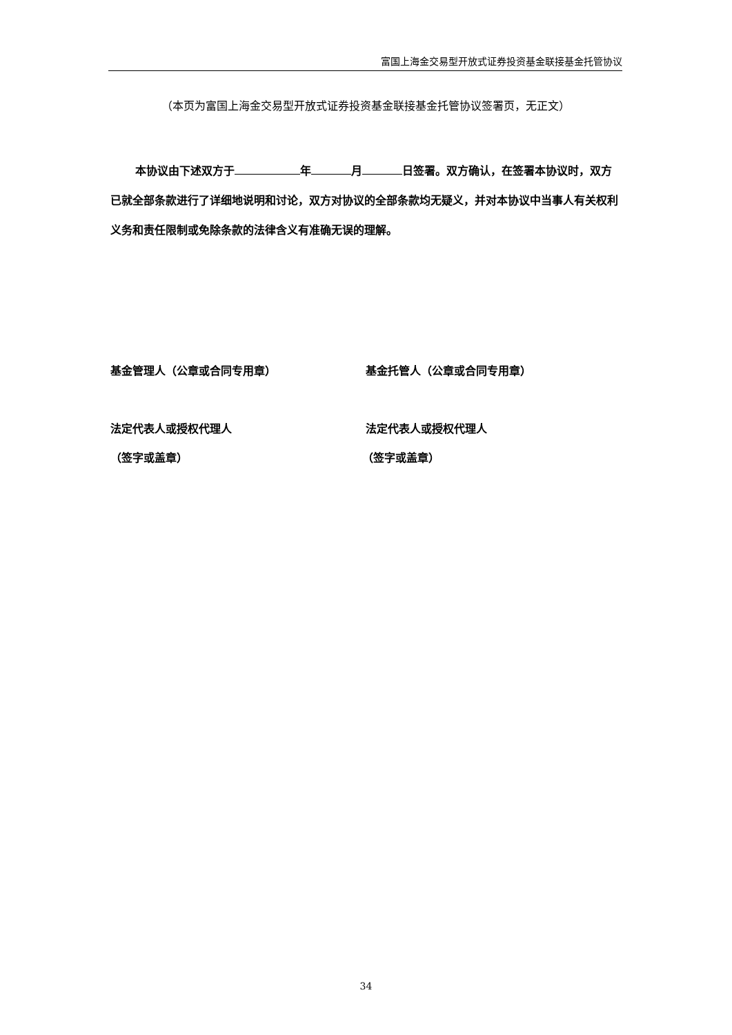富国上海金交易型开放式证券投资基金联接基金托管协议
（本页为富国上海金交易型开放式证券投资基金联接基金托管协议签署页，无正文）
本协议由下述双方于 年 月 日签署。双方确认，在签署本协议时，双方已就全部条款进行了详细地说明和讨论，双方对协议的全部条款均无疑义，并对本协议中当事人有关权利义务和责任限制或免除条款的法律含义有准确无误的理解。
基金管理人（公章或合同专用章） 基金托管人（公章或合同专用章）
法定代表人或授权代理人 法定代表人或授权代理人
（签字或盖章） （签字或盖章）
34